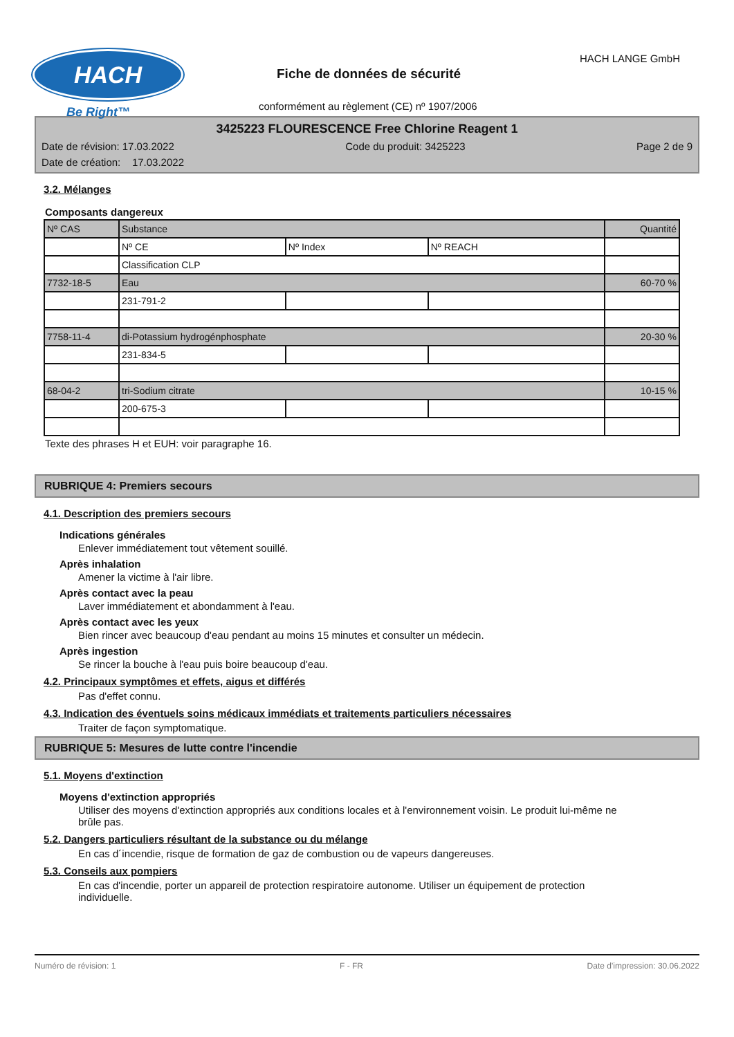HACH
Be Right™
HACH LANGE GmbH
Fiche de données de sécurité
conformément au règlement (CE) nº 1907/2006
3425223 FLOURESCENCE Free Chlorine Reagent 1
Date de révision: 17.03.2022 Code du produit: 3425223 Page 2 de 9
Date de création: 17.03.2022
3.2. Mélanges
Composants dangereux
| Nº CAS | Substance | | | Quantité |
| --- | --- | --- | --- | --- |
| | Nº CE | Nº Index | Nº REACH | |
| | Classification CLP | | | |
| 7732-18-5 | Eau | | | 60-70 % |
| | 231-791-2 | | | |
| 7758-11-4 | di-Potassium hydrogénphosphate | | | 20-30 % |
| | 231-834-5 | | | |
| 68-04-2 | tri-Sodium citrate | | | 10-15 % |
| | 200-675-3 | | | |
Texte des phrases H et EUH: voir paragraphe 16.
RUBRIQUE 4: Premiers secours
4.1. Description des premiers secours
Indications générales
Enlever immédiatement tout vêtement souillé.
Après inhalation
Amener la victime à l'air libre.
Après contact avec la peau
Laver immédiatement et abondamment à l'eau.
Après contact avec les yeux
Bien rincer avec beaucoup d'eau pendant au moins 15 minutes et consulter un médecin.
Après ingestion
Se rincer la bouche à l'eau puis boire beaucoup d'eau.
4.2. Principaux symptômes et effets, aigus et différés
Pas d'effet connu.
4.3. Indication des éventuels soins médicaux immédiats et traitements particuliers nécessaires
Traiter de façon symptomatique.
RUBRIQUE 5: Mesures de lutte contre l'incendie
5.1. Moyens d'extinction
Moyens d'extinction appropriés
Utiliser des moyens d'extinction appropriés aux conditions locales et à l'environnement voisin. Le produit lui-même ne brûle pas.
5.2. Dangers particuliers résultant de la substance ou du mélange
En cas d´incendie, risque de formation de gaz de combustion ou de vapeurs dangereuses.
5.3. Conseils aux pompiers
En cas d'incendie, porter un appareil de protection respiratoire autonome. Utiliser un équipement de protection individuelle.
Numéro de révision: 1 F - FR Date d'impression: 30.06.2022